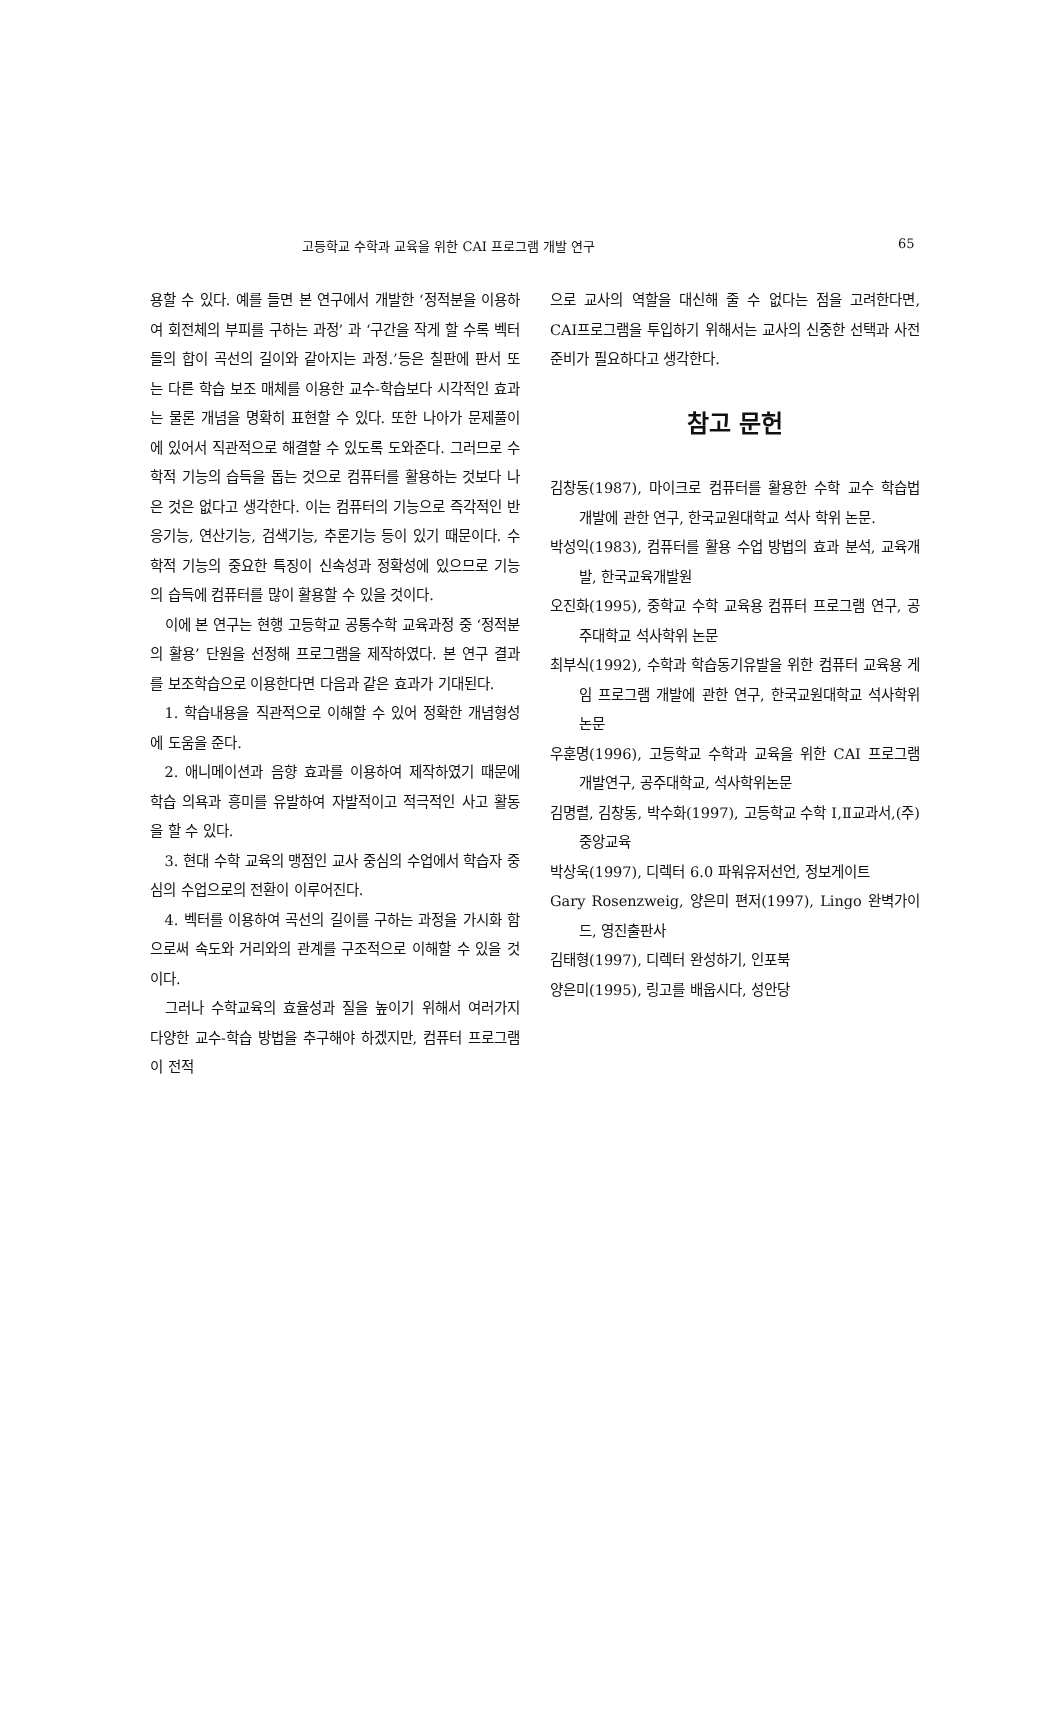고등학교 수학과 교육을 위한 CAI 프로그램 개발 연구 65
용할 수 있다. 예를 들면 본 연구에서 개발한 ‘정적분을 이용하여 회전체의 부피를 구하는 과정’ 과 ‘구간을 작게 할 수록 벡터들의 합이 곡선의 길이와 같아지는 과정.’등은 칠판에 판서 또는 다른 학습 보조 매체를 이용한 교수-학습보다 시각적인 효과는 물론 개념을 명확히 표현할 수 있다. 또한 나아가 문제풀이에 있어서 직관적으로 해결할 수 있도록 도와준다. 그러므로 수학적 기능의 습득을 돕는 것으로 컴퓨터를 활용하는 것보다 나은 것은 없다고 생각한다. 이는 컴퓨터의 기능으로 즉각적인 반응기능, 연산기능, 검색기능, 추론기능 등이 있기 때문이다. 수학적 기능의 중요한 특징이 신속성과 정확성에 있으므로 기능의 습득에 컴퓨터를 많이 활용할 수 있을 것이다.
이에 본 연구는 현행 고등학교 공통수학 교육과정 중 ‘정적분의 활용’ 단원을 선정해 프로그램을 제작하였다. 본 연구 결과를 보조학습으로 이용한다면 다음과 같은 효과가 기대된다.
1. 학습내용을 직관적으로 이해할 수 있어 정확한 개념형성에 도움을 준다.
2. 애니메이션과 음향 효과를 이용하여 제작하였기 때문에 학습 의욕과 흥미를 유발하여 자발적이고 적극적인 사고 활동을 할 수 있다.
3. 현대 수학 교육의 맹점인 교사 중심의 수업에서 학습자 중심의 수업으로의 전환이 이루어진다.
4. 벡터를 이용하여 곡선의 길이를 구하는 과정을 가시화 함으로써 속도와 거리와의 관계를 구조적으로 이해할 수 있을 것이다.
그러나 수학교육의 효율성과 질을 높이기 위해서 여러가지 다양한 교수-학습 방법을 추구해야 하겠지만, 컴퓨터 프로그램이 전적
으로 교사의 역할을 대신해 줄 수 없다는 점을 고려한다면, CAI프로그램을 투입하기 위해서는 교사의 신중한 선택과 사전 준비가 필요하다고 생각한다.
참고 문헌
김창동(1987), 마이크로 컴퓨터를 활용한 수학 교수 학습법 개발에 관한 연구, 한국교원대학교 석사 학위 논문.
박성익(1983), 컴퓨터를 활용 수업 방법의 효과 분석, 교육개발, 한국교육개발원
오진화(1995), 중학교 수학 교육용 컴퓨터 프로그램 연구, 공주대학교 석사학위 논문
최부식(1992), 수학과 학습동기유발을 위한 컴퓨터 교육용 게임 프로그램 개발에 관한 연구, 한국교원대학교 석사학위논문
우훈명(1996), 고등학교 수학과 교육을 위한 CAI 프로그램 개발연구, 공주대학교, 석사학위논문
김명렬, 김창동, 박수화(1997), 고등학교 수학 Ⅰ,Ⅱ교과서,(주)중앙교육
박상욱(1997), 디렉터 6.0 파워유저선언, 정보게이트
Gary Rosenzweig, 양은미 편저(1997), Lingo 완벽가이드, 영진출판사
김태형(1997), 디렉터 완성하기, 인포북
양은미(1995), 링고를 배웁시다, 성안당